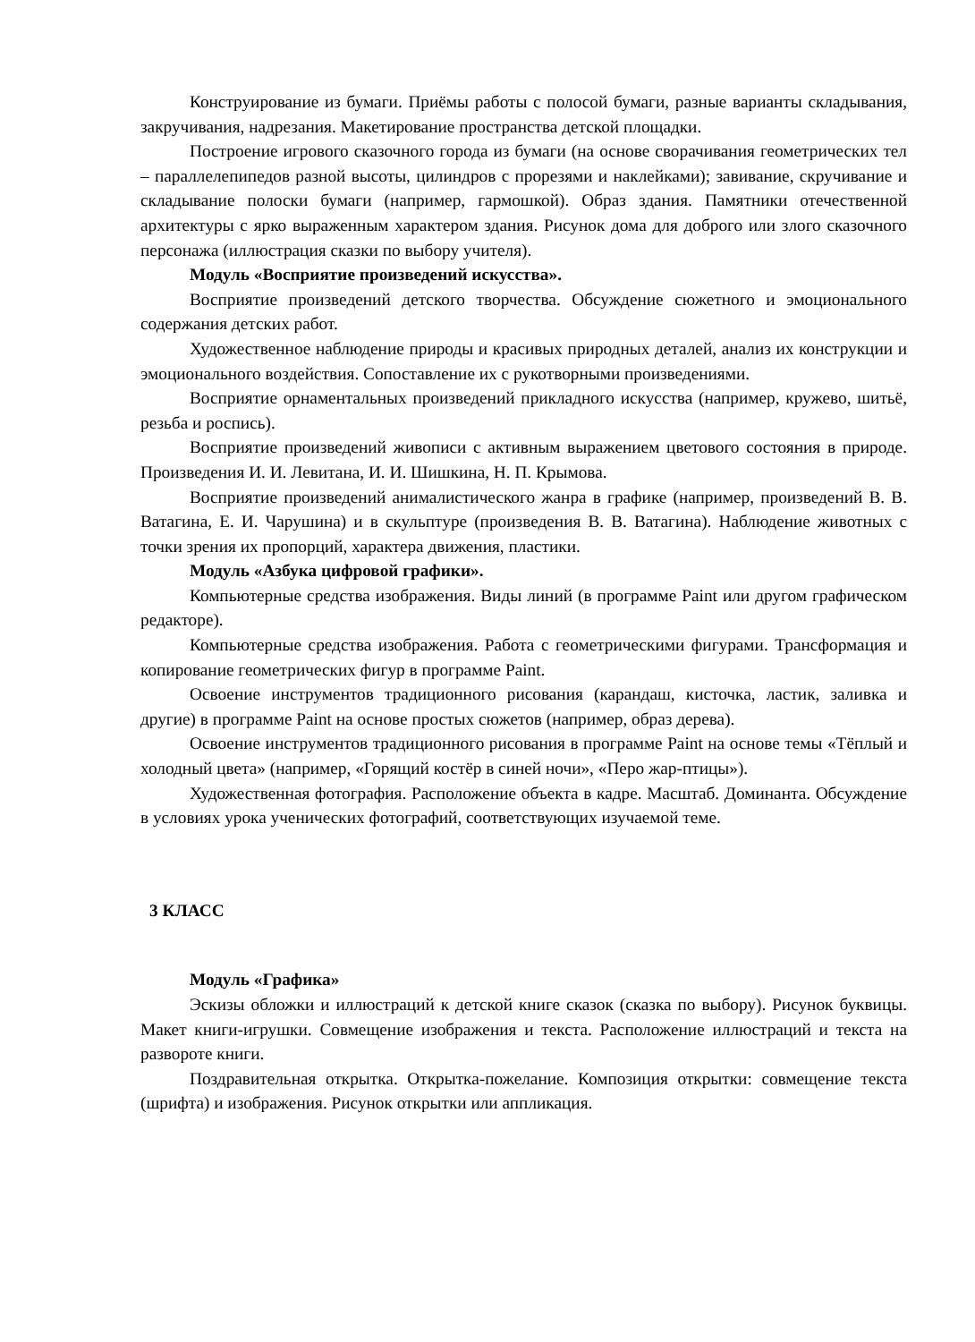Конструирование из бумаги. Приёмы работы с полосой бумаги, разные варианты складывания, закручивания, надрезания. Макетирование пространства детской площадки.
Построение игрового сказочного города из бумаги (на основе сворачивания геометрических тел – параллелепипедов разной высоты, цилиндров с прорезями и наклейками); завивание, скручивание и складывание полоски бумаги (например, гармошкой). Образ здания. Памятники отечественной архитектуры с ярко выраженным характером здания. Рисунок дома для доброго или злого сказочного персонажа (иллюстрация сказки по выбору учителя).
Модуль «Восприятие произведений искусства».
Восприятие произведений детского творчества. Обсуждение сюжетного и эмоционального содержания детских работ.
Художественное наблюдение природы и красивых природных деталей, анализ их конструкции и эмоционального воздействия. Сопоставление их с рукотворными произведениями.
Восприятие орнаментальных произведений прикладного искусства (например, кружево, шитьё, резьба и роспись).
Восприятие произведений живописи с активным выражением цветового состояния в природе. Произведения И. И. Левитана, И. И. Шишкина, Н. П. Крымова.
Восприятие произведений анималистического жанра в графике (например, произведений В. В. Ватагина, Е. И. Чарушина) и в скульптуре (произведения В. В. Ватагина). Наблюдение животных с точки зрения их пропорций, характера движения, пластики.
Модуль «Азбука цифровой графики».
Компьютерные средства изображения. Виды линий (в программе Paint или другом графическом редакторе).
Компьютерные средства изображения. Работа с геометрическими фигурами. Трансформация и копирование геометрических фигур в программе Paint.
Освоение инструментов традиционного рисования (карандаш, кисточка, ластик, заливка и другие) в программе Paint на основе простых сюжетов (например, образ дерева).
Освоение инструментов традиционного рисования в программе Paint на основе темы «Тёплый и холодный цвета» (например, «Горящий костёр в синей ночи», «Перо жар-птицы»).
Художественная фотография. Расположение объекта в кадре. Масштаб. Доминанта. Обсуждение в условиях урока ученических фотографий, соответствующих изучаемой теме.
3 КЛАСС
Модуль «Графика»
Эскизы обложки и иллюстраций к детской книге сказок (сказка по выбору). Рисунок буквицы. Макет книги-игрушки. Совмещение изображения и текста. Расположение иллюстраций и текста на развороте книги.
Поздравительная открытка. Открытка-пожелание. Композиция открытки: совмещение текста (шрифта) и изображения. Рисунок открытки или аппликация.